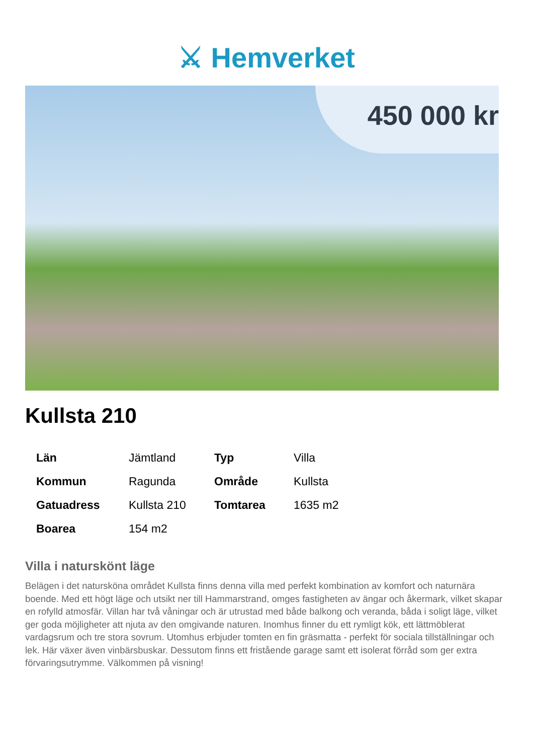⚔ Hemverket
450 000 kr
Kullsta 210
| Län | Jämtland | Typ | Villa |
| Kommun | Ragunda | Område | Kullsta |
| Gatuadress | Kullsta 210 | Tomtarea | 1635 m2 |
| Boarea | 154 m2 | | |
Villa i naturskönt läge
Belägen i det natursköna området Kullsta finns denna villa med perfekt kombination av komfort och naturnära boende. Med ett högt läge och utsikt ner till Hammarstrand, omges fastigheten av ängar och åkermark, vilket skapar en rofylld atmosfär. Villan har två våningar och är utrustad med både balkong och veranda, båda i soligt läge, vilket ger goda möjligheter att njuta av den omgivande naturen. Inomhus finner du ett rymligt kök, ett lättmöblerat vardagsrum och tre stora sovrum. Utomhus erbjuder tomten en fin gräsmatta - perfekt för sociala tillställningar och lek. Här växer även vinbärsbuskar. Dessutom finns ett fristående garage samt ett isolerat förråd som ger extra förvaringsutrymme. Välkommen på visning!